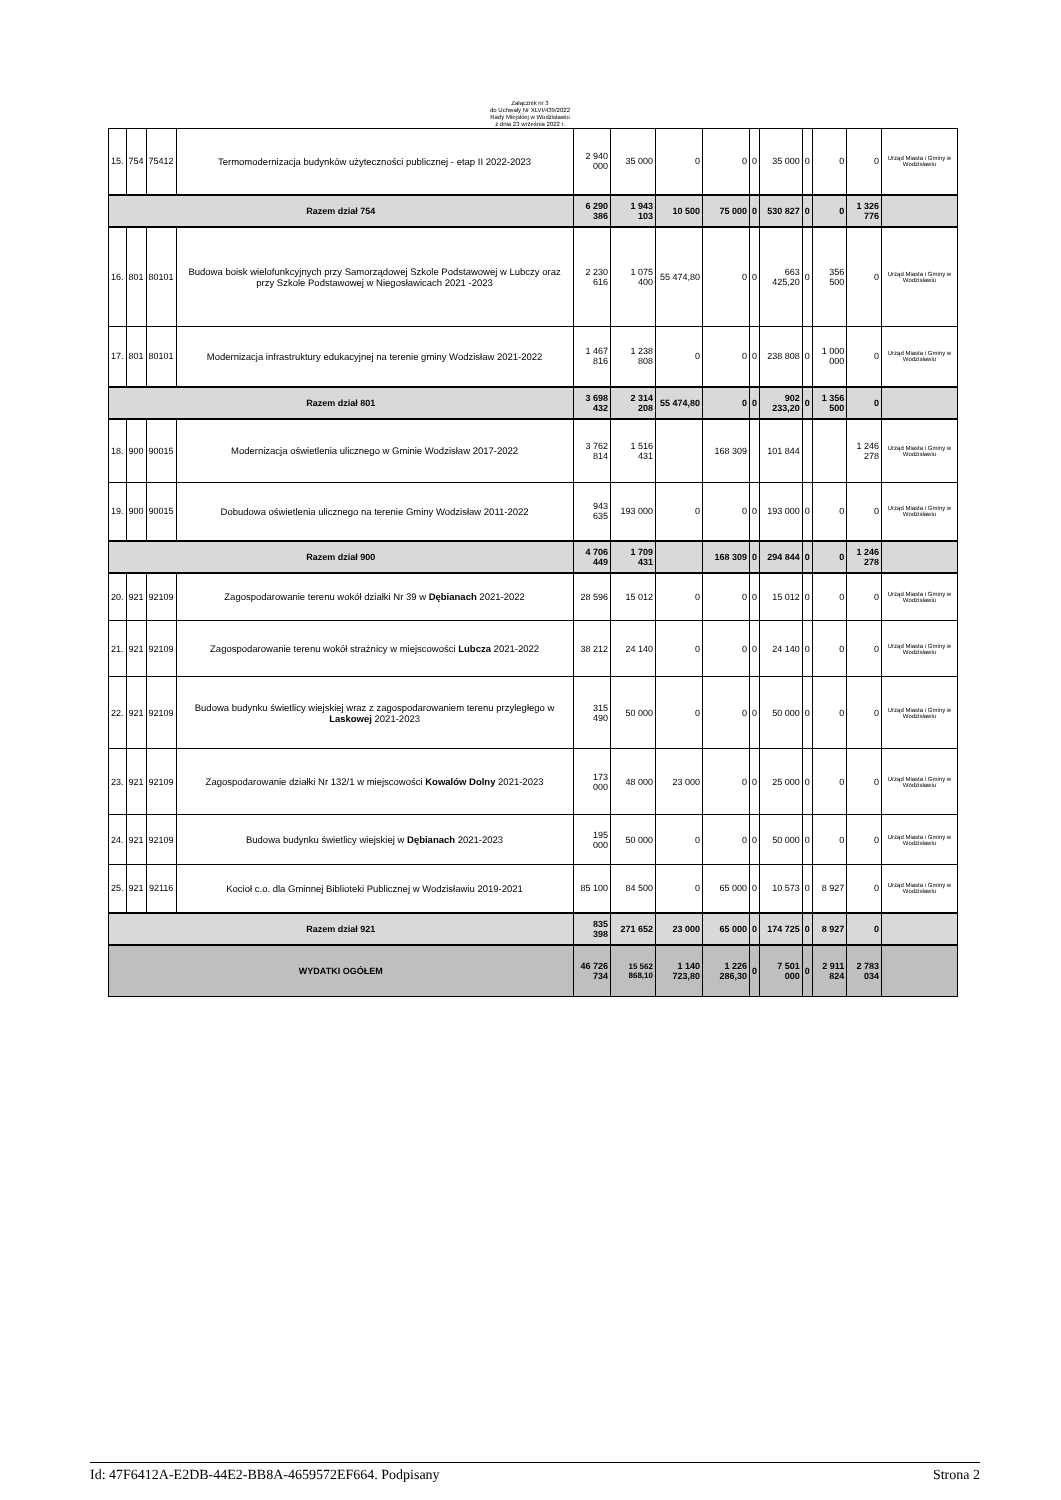Załącznik nr 3
do Uchwały Nr XLVI/439/2022
Rady Miejskiej w Wodzisławiu
z dnia 23 września 2022 r.
| 15. | 754 | 75412 | Termomodernizacja budynków użyteczności publicznej - etap II 2022-2023 | 2 940 000 | 35 000 | 0 | 0 | 0 | 35 000 | 0 | 0 | 0 | Urząd Miasta i Gminy w Wodzisławiu |
| Razem dział 754 | | | | 6 290 386 | 1 943 103 | 10 500 | 75 000 | 0 | 530 827 | 0 | 0 | 1 326 776 | |
| 16. | 801 | 80101 | Budowa boisk wielofunkcyjnych przy Samorządowej Szkole Podstawowej w Lubczy oraz przy Szkole Podstawowej w Niegosławicach 2021 -2023 | 2 230 616 | 1 075 400 | 55 474,80 | 0 | 0 | 663 425,20 | 0 | 356 500 | 0 | Urząd Miasta i Gminy w Wodzisławiu |
| 17. | 801 | 80101 | Modernizacja infrastruktury edukacyjnej na terenie gminy Wodzisław 2021-2022 | 1 467 816 | 1 238 808 | 0 | 0 | 0 | 238 808 | 0 | 1 000 000 | 0 | Urząd Miasta i Gminy w Wodzisławiu |
| Razem dział 801 | | | | 3 698 432 | 2 314 208 | 55 474,80 | 0 | 0 | 902 233,20 | 0 | 1 356 500 | 0 | |
| 18. | 900 | 90015 | Modernizacja oświetlenia ulicznego w Gminie Wodzisław 2017-2022 | 3 762 814 | 1 516 431 | | 168 309 | | 101 844 | | | 1 246 278 | Urząd Miasta i Gminy w Wodzisławiu |
| 19. | 900 | 90015 | Dobudowa oświetlenia ulicznego na terenie Gminy Wodzisław 2011-2022 | 943 635 | 193 000 | 0 | 0 | 0 | 193 000 | 0 | 0 | 0 | Urząd Miasta i Gminy w Wodzisławiu |
| Razem dział 900 | | | | 4 706 449 | 1 709 431 | | 168 309 | 0 | 294 844 | 0 | 0 | 1 246 278 | |
| 20. | 921 | 92109 | Zagospodarowanie terenu wokół działki Nr 39 w Dębianach 2021-2022 | 28 596 | 15 012 | 0 | 0 | 0 | 15 012 | 0 | 0 | 0 | Urząd Miasta i Gminy w Wodzisławiu |
| 21. | 921 | 92109 | Zagospodarowanie terenu wokół strażnicy w miejscowości Lubcza 2021-2022 | 38 212 | 24 140 | 0 | 0 | 0 | 24 140 | 0 | 0 | 0 | Urząd Miasta i Gminy w Wodzisławiu |
| 22. | 921 | 92109 | Budowa budynku świetlicy wiejskiej wraz z zagospodarowaniem terenu przyległego w Laskowej 2021-2023 | 315 490 | 50 000 | 0 | 0 | 0 | 50 000 | 0 | 0 | 0 | Urząd Miasta i Gminy w Wodzisławiu |
| 23. | 921 | 92109 | Zagospodarowanie działki Nr 132/1 w miejscowości Kowalów Dolny 2021-2023 | 173 000 | 48 000 | 23 000 | 0 | 0 | 25 000 | 0 | 0 | 0 | Urząd Miasta i Gminy w Wodzisławiu |
| 24. | 921 | 92109 | Budowa budynku świetlicy wiejskiej w Dębianach 2021-2023 | 195 000 | 50 000 | 0 | 0 | 0 | 50 000 | 0 | 0 | 0 | Urząd Miasta i Gminy w Wodzisławiu |
| 25. | 921 | 92116 | Kocioł c.o. dla Gminnej Biblioteki Publicznej w Wodzisławiu 2019-2021 | 85 100 | 84 500 | 0 | 65 000 | 0 | 10 573 | 0 | 8 927 | 0 | Urząd Miasta i Gminy w Wodzisławiu |
| Razem dział 921 | | | | 835 398 | 271 652 | 23 000 | 65 000 | 0 | 174 725 | 0 | 8 927 | 0 | |
| WYDATKI OGÓŁEM | | | | 46 726 734 | 15 562 868,10 | 1 140 723,80 | 1 226 286,30 | 0 | 7 501 000 | 0 | 2 911 824 | 2 783 034 | |
Id: 47F6412A-E2DB-44E2-BB8A-4659572EF664. Podpisany Strona 2